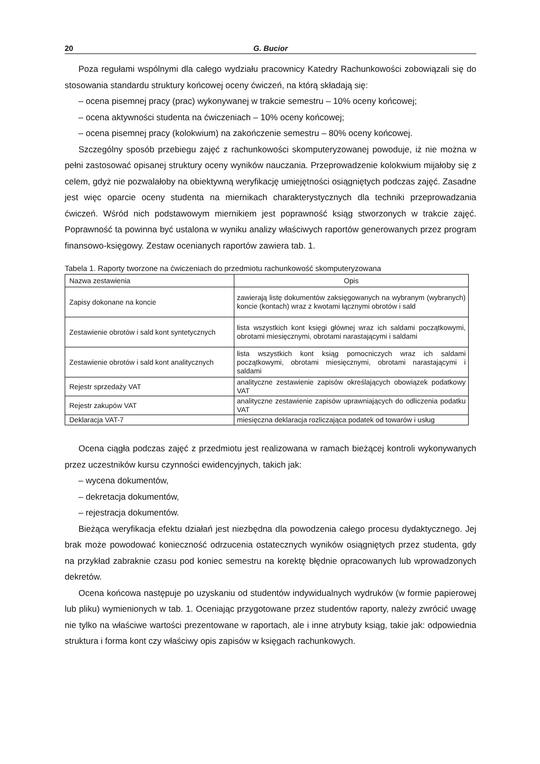20 G. Bucior
Poza regułami wspólnymi dla całego wydziału pracownicy Katedry Rachunkowości zobowiązali się do stosowania standardu struktury końcowej oceny ćwiczeń, na którą składają się:
– ocena pisemnej pracy (prac) wykonywanej w trakcie semestru – 10% oceny końcowej;
– ocena aktywności studenta na ćwiczeniach – 10% oceny końcowej;
– ocena pisemnej pracy (kolokwium) na zakończenie semestru – 80% oceny końcowej.
Szczególny sposób przebiegu zajęć z rachunkowości skomputeryzowanej powoduje, iż nie można w pełni zastosować opisanej struktury oceny wyników nauczania. Przeprowadzenie kolokwium mijałoby się z celem, gdyż nie pozwalałoby na obiektywną weryfikację umiejętności osiągniętych podczas zajęć. Zasadne jest więc oparcie oceny studenta na miernikach charakterystycznych dla techniki przeprowadzania ćwiczeń. Wśród nich podstawowym miernikiem jest poprawność ksiąg stworzonych w trakcie zajęć. Poprawność ta powinna być ustalona w wyniku analizy właściwych raportów generowanych przez program finansowo-księgowy. Zestaw ocenianych raportów zawiera tab. 1.
Tabela 1. Raporty tworzone na ćwiczeniach do przedmiotu rachunkowość skomputeryzowana
| Nazwa zestawienia | Opis |
| --- | --- |
| Zapisy dokonane na koncie | zawierają listę dokumentów zaksięgowanych na wybranym (wybranych) koncie (kontach) wraz z kwotami łącznymi obrotów i sald |
| Zestawienie obrotów i sald kont syntetycznych | lista wszystkich kont księgi głównej wraz ich saldami początkowymi, obrotami miesięcznymi, obrotami narastającymi i saldami |
| Zestawienie obrotów i sald kont analitycznych | lista wszystkich kont ksiąg pomocniczych wraz ich saldami początkowymi, obrotami miesięcznymi, obrotami narastającymi i saldami |
| Rejestr sprzedaży VAT | analityczne zestawienie zapisów określających obowiązek podatkowy VAT |
| Rejestr zakupów VAT | analityczne zestawienie zapisów uprawniających do odliczenia podatku VAT |
| Deklaracja VAT-7 | miesięczna deklaracja rozliczająca podatek od towarów i usług |
Ocena ciągła podczas zajęć z przedmiotu jest realizowana w ramach bieżącej kontroli wykonywanych przez uczestników kursu czynności ewidencyjnych, takich jak:
– wycena dokumentów,
– dekretacja dokumentów,
– rejestracja dokumentów.
Bieżąca weryfikacja efektu działań jest niezbędna dla powodzenia całego procesu dydaktycznego. Jej brak może powodować konieczność odrzucenia ostatecznych wyników osiągniętych przez studenta, gdy na przykład zabraknie czasu pod koniec semestru na korektę błędnie opracowanych lub wprowadzonych dekretów.
Ocena końcowa następuje po uzyskaniu od studentów indywidualnych wydruków (w formie papierowej lub pliku) wymienionych w tab. 1. Oceniając przygotowane przez studentów raporty, należy zwrócić uwagę nie tylko na właściwe wartości prezentowane w raportach, ale i inne atrybuty ksiąg, takie jak: odpowiednia struktura i forma kont czy właściwy opis zapisów w księgach rachunkowych.